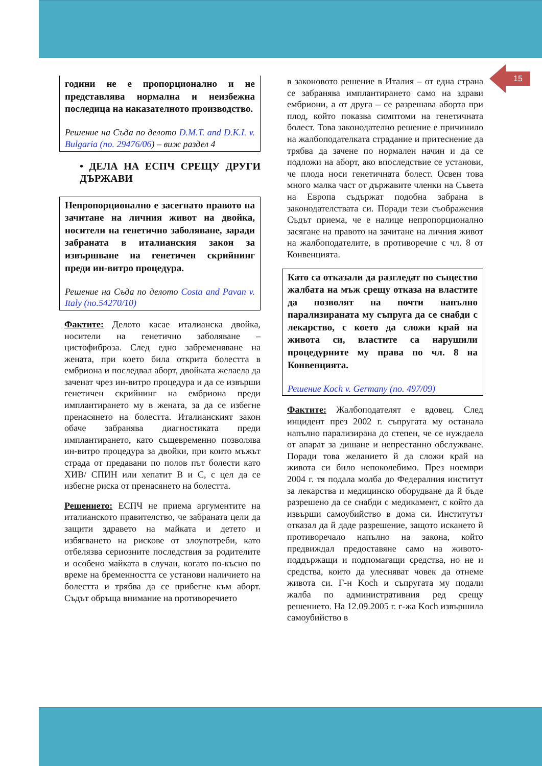15
години не е пропорционално и не представлява нормална и неизбежна последица на наказателното производство.
Решение на Съда по делото D.M.T. and D.K.I. v. Bulgaria (no. 29476/06) – виж раздел 4
• ДЕЛА НА ЕСПЧ СРЕЩУ ДРУГИ ДЪРЖАВИ
Непропорционално е засегнато правото на зачитане на личния живот на двойка, носители на генетично заболяване, заради забраната в италианския закон за извършване на генетичен скрийнинг преди ин-витро процедура.
Решение на Съда по делото Costa and Pavan v. Italy (no.54270/10)
Фактите: Делото касае италианска двойка, носители на генетично заболяване – цистофиброза. След едно забременяване на жената, при което била открита болестта в ембриона и последвал аборт, двойката желаела да заченат чрез ин-витро процедура и да се извърши генетичен скрийнинг на ембриона преди имплантирането му в жената, за да се избегне пренасянето на болестта. Италианският закон обаче забранява диагностиката преди имплантирането, като същевременно позволява ин-витро процедура за двойки, при които мъжът страда от предавани по полов път болести като ХИВ/ СПИН или хепатит В и С, с цел да се избегне риска от пренасянето на болестта.
Решението: ЕСПЧ не приема аргументите на италианското правителство, че забраната цели да защити здравето на майката и детето и избягването на рискове от злоупотреби, като отбелязва сериозните последствия за родителите и особено майката в случаи, когато по-късно по време на бременността се установи наличието на болестта и трябва да се прибегне към аборт. Съдът обръща внимание на противоречието
в законовото решение в Италия – от една страна се забранява имплантирането само на здрави ембриони, а от друга – се разрешава аборта при плод, който показва симптоми на генетичната болест. Това законодателно решение е причинило на жалбоподателката страдание и притеснение да трябва да зачене по нормален начин и да се подложи на аборт, ако впоследствие се установи, че плода носи генетичната болест. Освен това много малка част от държавите членки на Съвета на Европа съдържат подобна забрана в законодателствата си. Поради тези съображения Съдът приема, че е налице непропорционално засягане на правото на зачитане на личния живот на жалбоподателите, в противоречие с чл. 8 от Конвенцията.
Като са отказали да разгледат по същество жалбата на мъж срещу отказа на властите да позволят на почти напълно парализираната му съпруга да се снабди с лекарство, с което да сложи край на живота си, властите са нарушили процедурните му права по чл. 8 на Конвенцията.
Решение Koch v. Germany (no. 497/09)
Фактите: Жалбоподателят е вдовец. След инцидент през 2002 г. съпругата му останала напълно парализирана до степен, че се нуждаела от апарат за дишане и непрестанно обслужване. Поради това желанието й да сложи край на живота си било непоколебимо. През ноември 2004 г. тя подала молба до Федералния институт за лекарства и медицинско оборудване да й бъде разрешено да се снабди с медикамент, с който да извърши самоубийство в дома си. Институтът отказал да й даде разрешение, защото искането й противоречало напълно на закона, който предвиждал предоставяне само на живото-поддържащи и подпомагащи средства, но не и средства, които да улесняват човек да отнеме живота си. Г-н Koch и съпругата му подали жалба по административния ред срещу решението. На 12.09.2005 г. г-жа Koch извършила самоубийство в